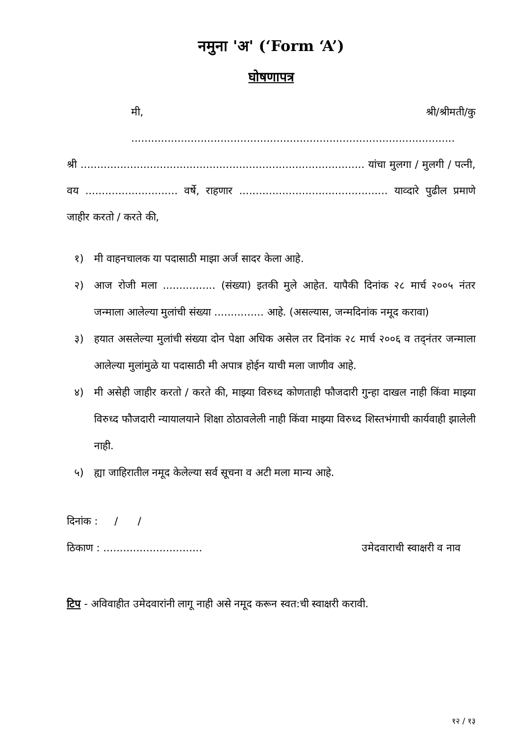नमुना 'अ' (‘Form ‘A’)
घोषणापत्र
मी, श्री/श्रीमती/कु ..................................................................................................
श्री ...................................................................................... यांचा मुलगा / मुलगी / पत्नी, वय ............................ वर्षे, राहणार ............................................. याव्दारे पुढील प्रमाणे जाहीर करतो / करते की,
१) मी वाहनचालक या पदासाठी माझा अर्ज सादर केला आहे.
२) आज रोजी मला ................ (संख्या) इतकी मुले आहेत. यापैकी दिनांक २८ मार्च २००५ नंतर जन्माला आलेल्या मुलांची संख्या ............... आहे. (असल्यास, जन्मदिनांक नमूद करावा)
३) हयात असलेल्या मुलांची संख्या दोन पेक्षा अधिक असेल तर दिनांक २८ मार्च २००६ व तद्‌नंतर जन्माला आलेल्या मुलांमुळे या पदासाठी मी अपात्र होईन याची मला जाणीव आहे.
४) मी असेही जाहीर करतो / करते की, माझ्या विरुध्द कोणताही फौजदारी गुन्हा दाखल नाही किंवा माझ्या विरुध्द फौजदारी न्यायालयाने शिक्षा ठोठावलेली नाही किंवा माझ्या विरुध्द शिस्तभंगाची कार्यवाही झालेली नाही.
५) ह्या जाहिरातील नमूद केलेल्या सर्व सूचना व अटी मला मान्य आहे.
दिनांक : / /
ठिकाण : .............................. उमेदवाराची स्वाक्षरी व नाव
टिप - अविवाहीत उमेदवारांनी लागू नाही असे नमूद करून स्वत:ची स्वाक्षरी करावी.
१२ / १३